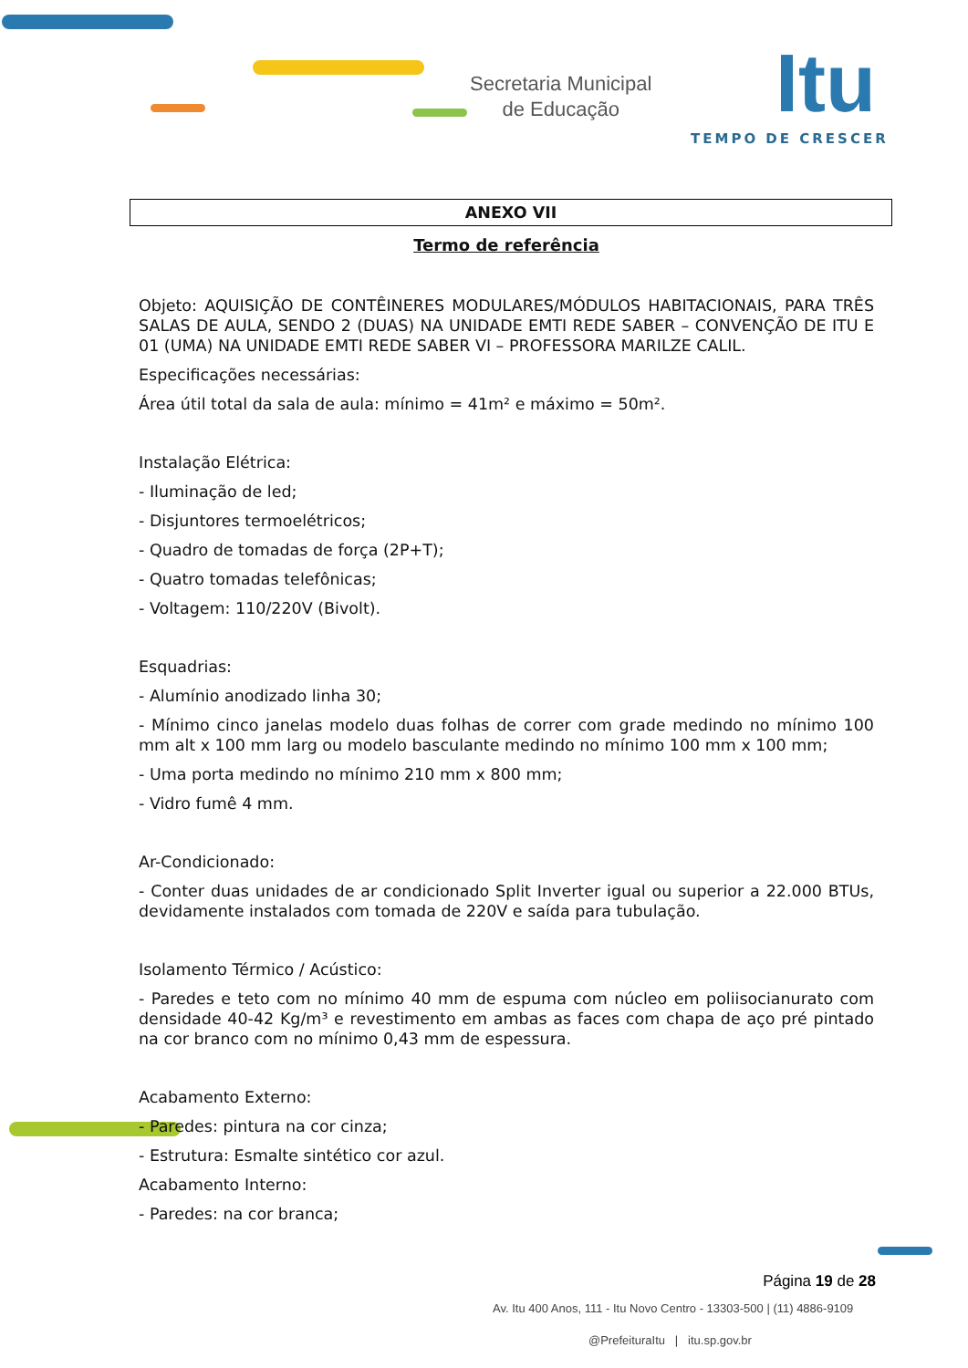Secretaria Municipal
de Educação
Itu
TEMPO DE CRESCER
ANEXO VII
Termo de referência
Objeto: AQUISIÇÃO DE CONTÊINERES MODULARES/MÓDULOS HABITACIONAIS, PARA TRÊS SALAS DE AULA, SENDO 2 (DUAS) NA UNIDADE EMTI REDE SABER – CONVENÇÃO DE ITU E 01 (UMA) NA UNIDADE EMTI REDE SABER VI – PROFESSORA MARILZE CALIL.
Especificações necessárias:
Área útil total da sala de aula: mínimo = 41m² e máximo = 50m².
Instalação Elétrica:
- Iluminação de led;
- Disjuntores termoelétricos;
- Quadro de tomadas de força (2P+T);
- Quatro tomadas telefônicas;
- Voltagem: 110/220V (Bivolt).
Esquadrias:
- Alumínio anodizado linha 30;
- Mínimo cinco janelas modelo duas folhas de correr com grade medindo no mínimo 100 mm alt x 100 mm larg ou modelo basculante medindo no mínimo 100 mm x 100 mm;
- Uma porta medindo no mínimo 210 mm x 800 mm;
- Vidro fumê 4 mm.
Ar-Condicionado:
- Conter duas unidades de ar condicionado Split Inverter igual ou superior a 22.000 BTUs, devidamente instalados com tomada de 220V e saída para tubulação.
Isolamento Térmico / Acústico:
- Paredes e teto com no mínimo 40 mm de espuma com núcleo em poliisocianurato com densidade 40-42 Kg/m³ e revestimento em ambas as faces com chapa de aço pré pintado na cor branco com no mínimo 0,43 mm de espessura.
Acabamento Externo:
- Paredes: pintura na cor cinza;
- Estrutura: Esmalte sintético cor azul.
Acabamento Interno:
- Paredes: na cor branca;
Página 19 de 28
Av. Itu 400 Anos, 111 - Itu Novo Centro - 13303-500 | (11) 4886-9109
@PrefeituraItu | itu.sp.gov.br